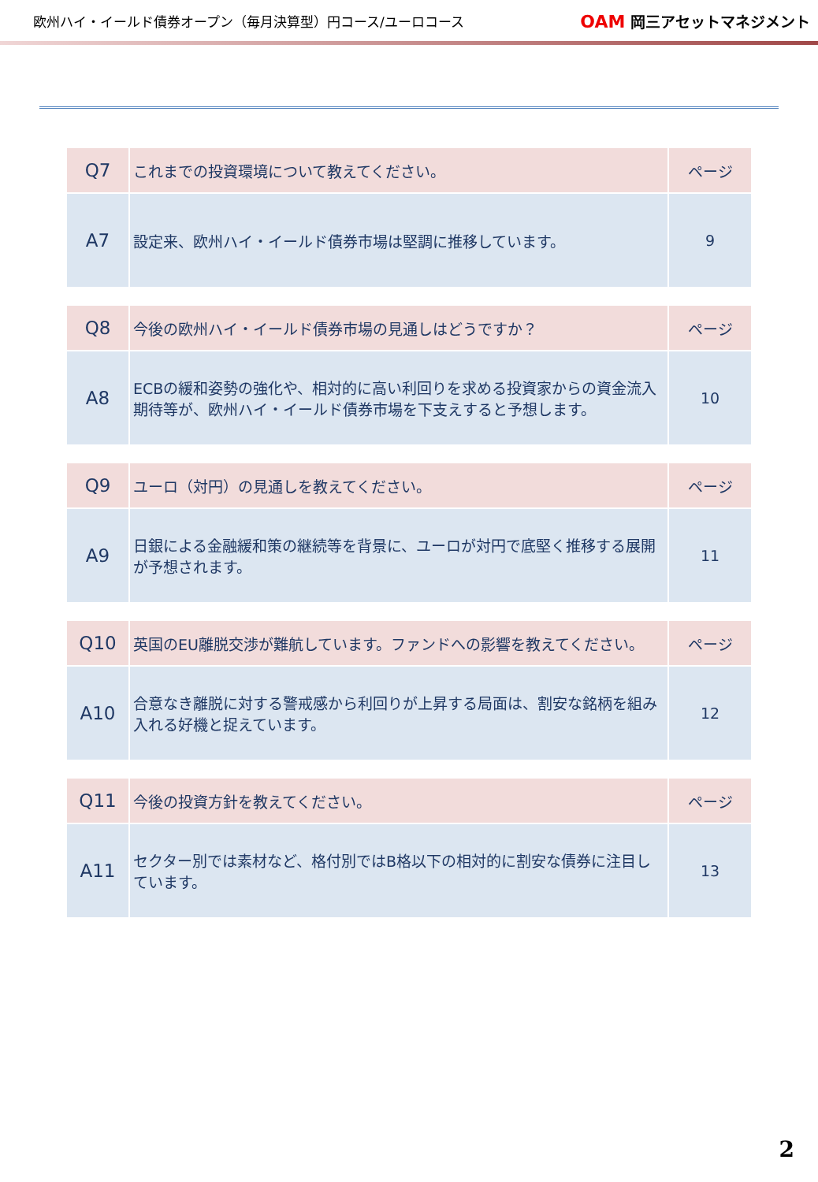欧州ハイ・イールド債券オープン（毎月決算型）円コース/ユーロコース
OAM 岡三アセットマネジメント
| Q7 | これまでの投資環境について教えてください。 | ページ |
| A7 | 設定来、欧州ハイ・イールド債券市場は堅調に推移しています。 | 9 |
| Q8 | 今後の欧州ハイ・イールド債券市場の見通しはどうですか？ | ページ |
| A8 | ECBの緩和姿勢の強化や、相対的に高い利回りを求める投資家からの資金流入期待等が、欧州ハイ・イールド債券市場を下支えすると予想します。 | 10 |
| Q9 | ユーロ（対円）の見通しを教えてください。 | ページ |
| A9 | 日銀による金融緩和策の継続等を背景に、ユーロが対円で底堅く推移する展開が予想されます。 | 11 |
| Q10 | 英国のEU離脱交渉が難航しています。ファンドへの影響を教えてください。 | ページ |
| A10 | 合意なき離脱に対する警戒感から利回りが上昇する局面は、割安な銘柄を組み入れる好機と捉えています。 | 12 |
| Q11 | 今後の投資方針を教えてください。 | ページ |
| A11 | セクター別では素材など、格付別ではB格以下の相対的に割安な債券に注目しています。 | 13 |
2